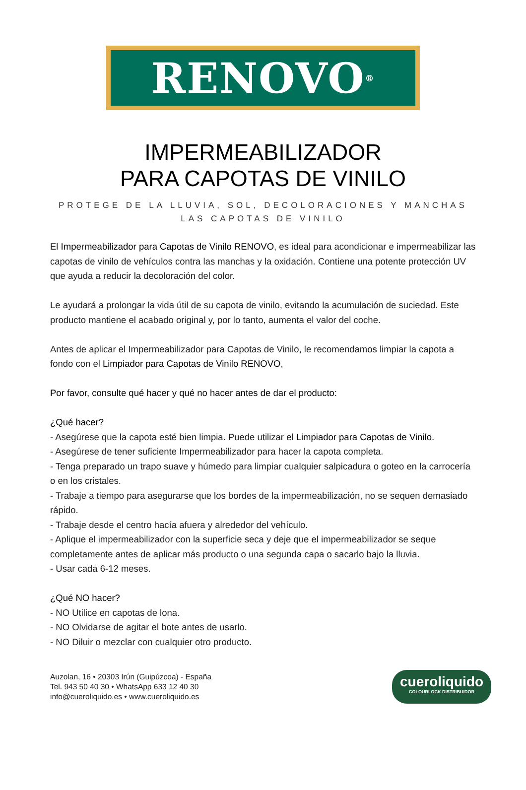RENOVO<sup>®</sup>
IMPERMEABILIZADOR
PARA CAPOTAS DE VINILO
PROTEGE DE LA LLUVIA, SOL, DECOLORACIONES Y MANCHAS
LAS CAPOTAS DE VINILO
El Impermeabilizador para Capotas de Vinilo RENOVO, es ideal para acondicionar e impermeabilizar las capotas de vinilo de vehículos contra las manchas y la oxidación. Contiene una potente protección UV que ayuda a reducir la decoloración del color.
Le ayudará a prolongar la vida útil de su capota de vinilo, evitando la acumulación de suciedad. Este producto mantiene el acabado original y, por lo tanto, aumenta el valor del coche.
Antes de aplicar el Impermeabilizador para Capotas de Vinilo, le recomendamos limpiar la capota a fondo con el Limpiador para Capotas de Vinilo RENOVO,
Por favor, consulte qué hacer y qué no hacer antes de dar el producto:
¿Qué hacer?
- Asegúrese que la capota esté bien limpia. Puede utilizar el Limpiador para Capotas de Vinilo.
- Asegúrese de tener suficiente Impermeabilizador para hacer la capota completa.
- Tenga preparado un trapo suave y húmedo para limpiar cualquier salpicadura o goteo en la carrocería o en los cristales.
- Trabaje a tiempo para asegurarse que los bordes de la impermeabilización, no se sequen demasiado rápido.
- Trabaje desde el centro hacía afuera y alrededor del vehículo.
- Aplique el impermeabilizador con la superficie seca y deje que el impermeabilizador se seque completamente antes de aplicar más producto o una segunda capa o sacarlo bajo la lluvia.
- Usar cada 6-12 meses.
¿Qué NO hacer?
- NO Utilice en capotas de lona.
- NO Olvidarse de agitar el bote antes de usarlo.
- NO Diluir o mezclar con cualquier otro producto.
Auzolan, 16 • 20303 Irún (Guipúzcoa) - España
Tel. 943 50 40 30 • WhatsApp 633 12 40 30
info@cueroliquido.es • www.cueroliquido.es
cueroliquido
COLOURLOCK DISTRIBUIDOR